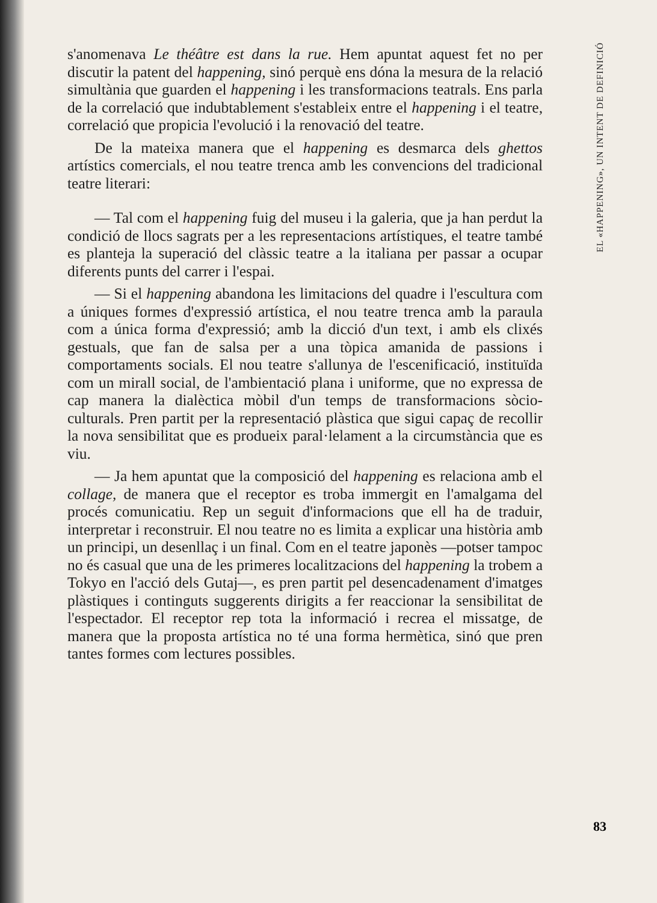s'anomenava Le théâtre est dans la rue. Hem apuntat aquest fet no per discutir la patent del happening, sinó perquè ens dóna la mesura de la relació simultània que guarden el happening i les transformacions teatrals. Ens parla de la correlació que indubtablement s'estableix entre el happening i el teatre, correlació que propicia l'evolució i la renovació del teatre.
De la mateixa manera que el happening es desmarca dels ghettos artístics comercials, el nou teatre trenca amb les convencions del tradicional teatre literari:
— Tal com el happening fuig del museu i la galeria, que ja han perdut la condició de llocs sagrats per a les representacions artístiques, el teatre també es planteja la superació del clàssic teatre a la italiana per passar a ocupar diferents punts del carrer i l'espai.
— Si el happening abandona les limitacions del quadre i l'escultura com a úniques formes d'expressió artística, el nou teatre trenca amb la paraula com a única forma d'expressió; amb la dicció d'un text, i amb els clixés gestuals, que fan de salsa per a una tòpica amanida de passions i comportaments socials. El nou teatre s'allunya de l'escenificació, instituïda com un mirall social, de l'ambientació plana i uniforme, que no expressa de cap manera la dialèctica mòbil d'un temps de transformacions sòcio-culturals. Pren partit per la representació plàstica que sigui capaç de recollir la nova sensibilitat que es produeix paral·lelament a la circumstància que es viu.
— Ja hem apuntat que la composició del happening es relaciona amb el collage, de manera que el receptor es troba immergit en l'amalgama del procés comunicatiu. Rep un seguit d'informacions que ell ha de traduir, interpretar i reconstruir. El nou teatre no es limita a explicar una història amb un principi, un desenllaç i un final. Com en el teatre japonès —potser tampoc no és casual que una de les primeres localitzacions del happening la trobem a Tokyo en l'acció dels Gutaj—, es pren partit pel desencadenament d'imatges plàstiques i continguts suggerents dirigits a fer reaccionar la sensibilitat de l'espectador. El receptor rep tota la informació i recrea el missatge, de manera que la proposta artística no té una forma hermètica, sinó que pren tantes formes com lectures possibles.
EL «HAPPENING», UN INTENT DE DEFINICIÓ
83